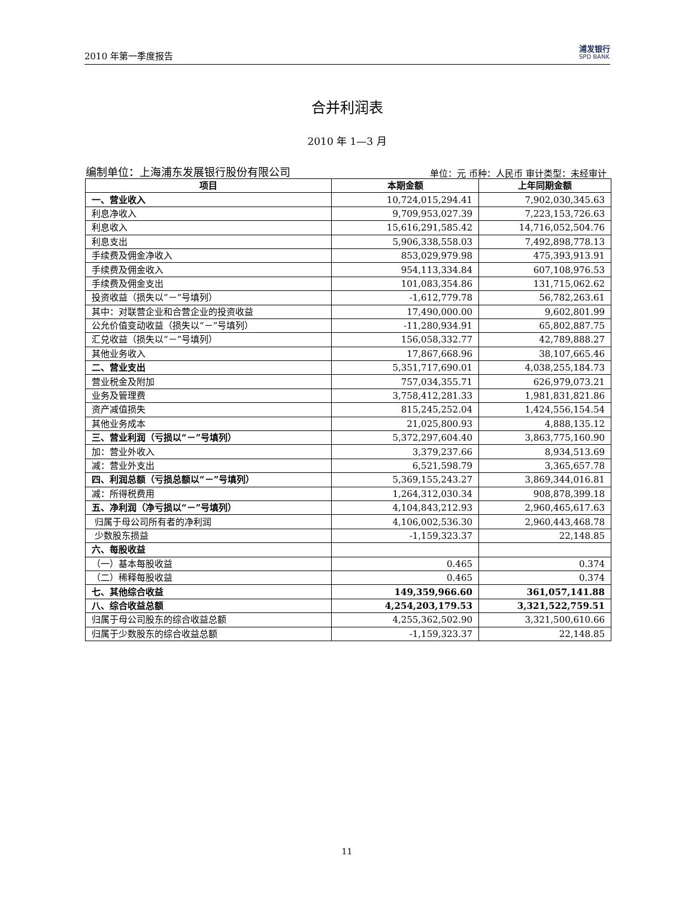2010 年第一季度报告 浦发银行
SPD BANK
合并利润表
2010 年 1—3 月
编制单位：上海浦东发展银行股份有限公司 单位：元 币种：人民币 审计类型：未经审计
| 项目 | 本期金额 | 上年同期金额 |
| --- | --- | --- |
| 一、营业收入 | 10,724,015,294.41 | 7,902,030,345.63 |
| 利息净收入 | 9,709,953,027.39 | 7,223,153,726.63 |
| 利息收入 | 15,616,291,585.42 | 14,716,052,504.76 |
| 利息支出 | 5,906,338,558.03 | 7,492,898,778.13 |
| 手续费及佣金净收入 | 853,029,979.98 | 475,393,913.91 |
| 手续费及佣金收入 | 954,113,334.84 | 607,108,976.53 |
| 手续费及佣金支出 | 101,083,354.86 | 131,715,062.62 |
| 投资收益（损失以“－”号填列） | -1,612,779.78 | 56,782,263.61 |
| 其中：对联营企业和合营企业的投资收益 | 17,490,000.00 | 9,602,801.99 |
| 公允价值变动收益（损失以“－”号填列） | -11,280,934.91 | 65,802,887.75 |
| 汇兑收益（损失以“－”号填列） | 156,058,332.77 | 42,789,888.27 |
| 其他业务收入 | 17,867,668.96 | 38,107,665.46 |
| 二、营业支出 | 5,351,717,690.01 | 4,038,255,184.73 |
| 营业税金及附加 | 757,034,355.71 | 626,979,073.21 |
| 业务及管理费 | 3,758,412,281.33 | 1,981,831,821.86 |
| 资产减值损失 | 815,245,252.04 | 1,424,556,154.54 |
| 其他业务成本 | 21,025,800.93 | 4,888,135.12 |
| 三、营业利润（亏损以“－”号填列） | 5,372,297,604.40 | 3,863,775,160.90 |
| 加：营业外收入 | 3,379,237.66 | 8,934,513.69 |
| 减：营业外支出 | 6,521,598.79 | 3,365,657.78 |
| 四、利润总额（亏损总额以“－”号填列） | 5,369,155,243.27 | 3,869,344,016.81 |
| 减：所得税费用 | 1,264,312,030.34 | 908,878,399.18 |
| 五、净利润（净亏损以“－”号填列） | 4,104,843,212.93 | 2,960,465,617.63 |
| 归属于母公司所有者的净利润 | 4,106,002,536.30 | 2,960,443,468.78 |
| 少数股东损益 | -1,159,323.37 | 22,148.85 |
| 六、每股收益 | | |
| （一）基本每股收益 | 0.465 | 0.374 |
| （二）稀释每股收益 | 0.465 | 0.374 |
| 七、其他综合收益 | 149,359,966.60 | 361,057,141.88 |
| 八、综合收益总额 | 4,254,203,179.53 | 3,321,522,759.51 |
| 归属于母公司股东的综合收益总额 | 4,255,362,502.90 | 3,321,500,610.66 |
| 归属于少数股东的综合收益总额 | -1,159,323.37 | 22,148.85 |
11